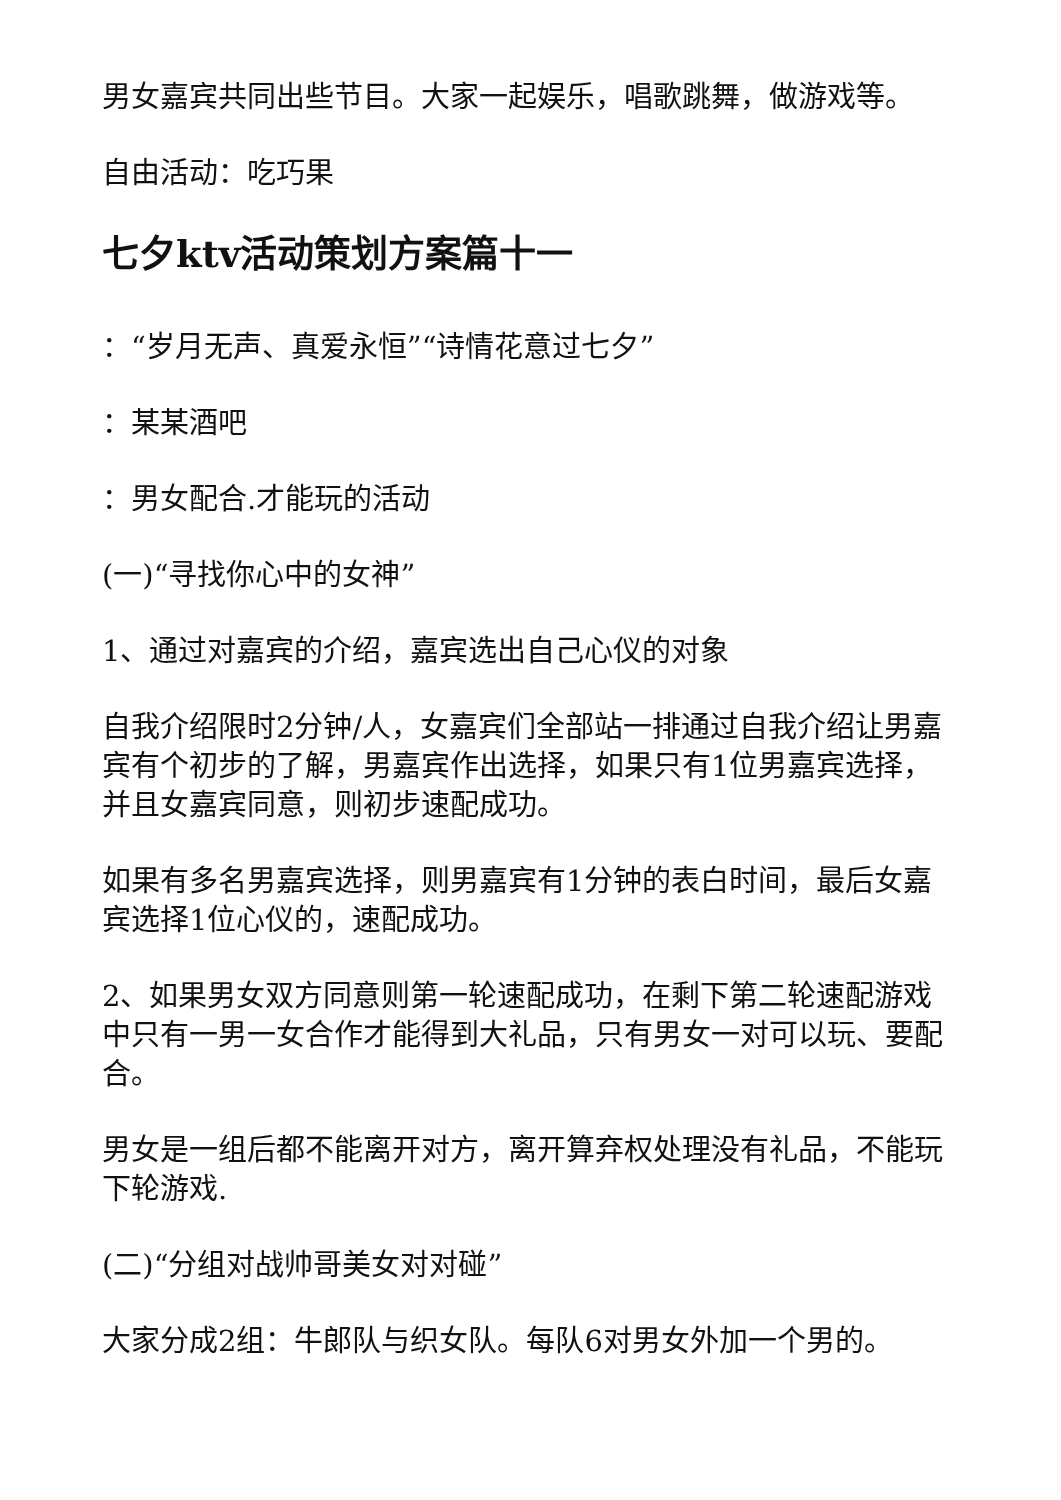男女嘉宾共同出些节目。大家一起娱乐，唱歌跳舞，做游戏等。
自由活动：吃巧果
七夕ktv活动策划方案篇十一
：“岁月无声、真爱永恒”“诗情花意过七夕”
：某某酒吧
：男女配合.才能玩的活动
(一)“寻找你心中的女神”
1、通过对嘉宾的介绍，嘉宾选出自己心仪的对象
自我介绍限时2分钟/人，女嘉宾们全部站一排通过自我介绍让男嘉宾有个初步的了解，男嘉宾作出选择，如果只有1位男嘉宾选择，并且女嘉宾同意，则初步速配成功。
如果有多名男嘉宾选择，则男嘉宾有1分钟的表白时间，最后女嘉宾选择1位心仪的，速配成功。
2、如果男女双方同意则第一轮速配成功，在剩下第二轮速配游戏中只有一男一女合作才能得到大礼品，只有男女一对可以玩、要配合。
男女是一组后都不能离开对方，离开算弃权处理没有礼品，不能玩下轮游戏.
(二)“分组对战帅哥美女对对碰”
大家分成2组：牛郎队与织女队。每队6对男女外加一个男的。